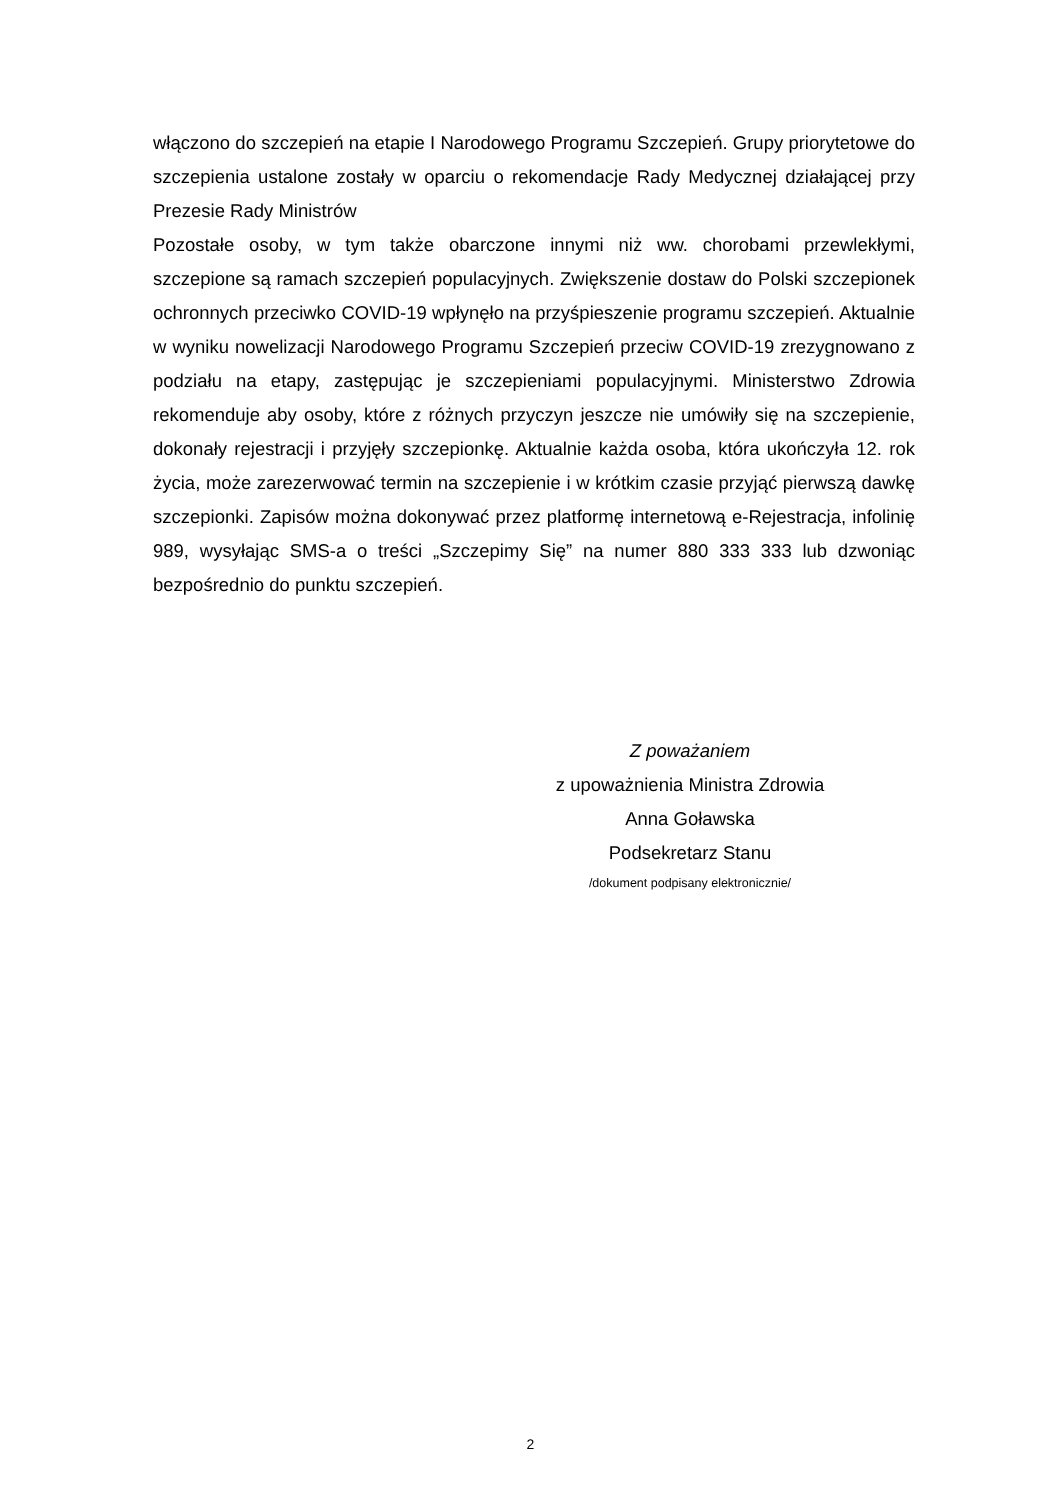włączono do szczepień na etapie I Narodowego Programu Szczepień. Grupy priorytetowe do szczepienia ustalone zostały w oparciu o rekomendacje Rady Medycznej działającej przy Prezesie Rady Ministrów
Pozostałe osoby, w tym także obarczone innymi niż ww. chorobami przewlekłymi, szczepione są ramach szczepień populacyjnych. Zwiększenie dostaw do Polski szczepionek ochronnych przeciwko COVID-19 wpłynęło na przyśpieszenie programu szczepień. Aktualnie w wyniku nowelizacji Narodowego Programu Szczepień przeciw COVID-19 zrezygnowano z podziału na etapy, zastępując je szczepieniami populacyjnymi. Ministerstwo Zdrowia rekomenduje aby osoby, które z różnych przyczyn jeszcze nie umówiły się na szczepienie, dokonały rejestracji i przyjęły szczepionkę. Aktualnie każda osoba, która ukończyła 12. rok życia, może zarezerwować termin na szczepienie i w krótkim czasie przyjąć pierwszą dawkę szczepionki. Zapisów można dokonywać przez platformę internetową e-Rejestracja, infolinię 989, wysyłając SMS-a o treści „Szczepimy Się” na numer 880 333 333 lub dzwoniąc bezpośrednio do punktu szczepień.
Z poważaniem
z upoważnienia Ministra Zdrowia
Anna Goławska
Podsekretarz Stanu
/dokument podpisany elektronicznie/
2